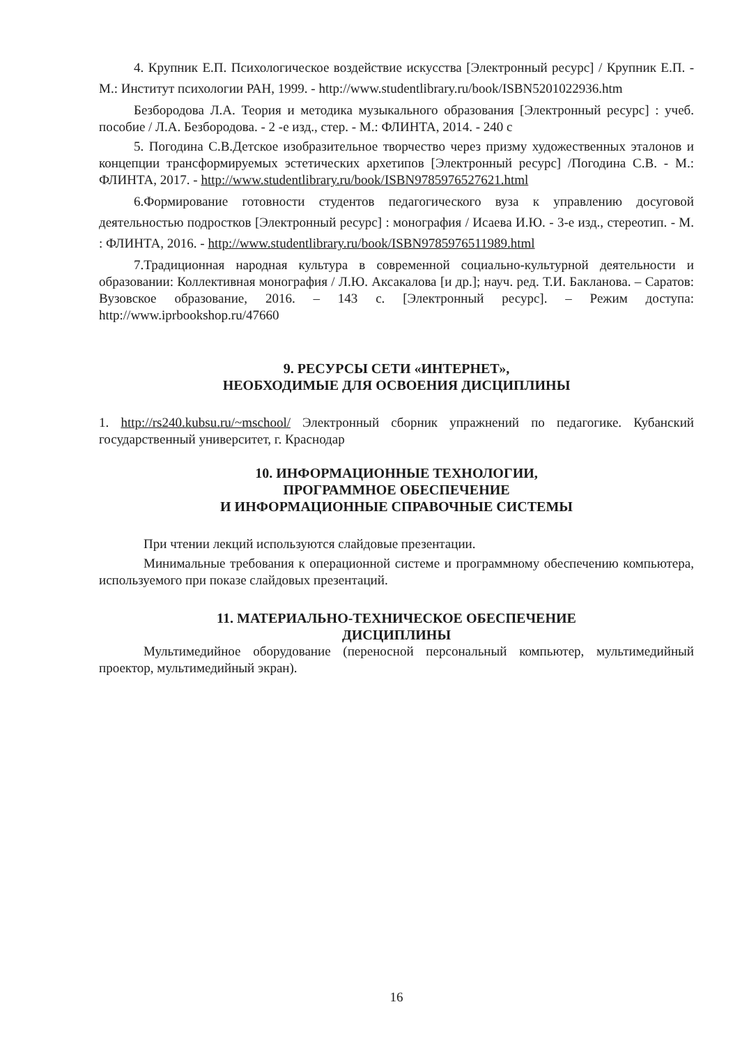4. Крупник Е.П. Психологическое воздействие искусства [Электронный ресурс] / Крупник Е.П. - М.: Институт психологии РАН, 1999. - http://www.studentlibrary.ru/book/ISBN5201022936.htm
Безбородова Л.А. Теория и методика музыкального образования [Электронный ресурс] : учеб. пособие / Л.А. Безбородова. - 2 -е изд., стер. - М.: ФЛИНТА, 2014. - 240 с
5. Погодина С.В.Детское изобразительное творчество через призму художественных эталонов и концепции трансформируемых эстетических архетипов [Электронный ресурс] /Погодина С.В. - М.: ФЛИНТА, 2017. - http://www.studentlibrary.ru/book/ISBN9785976527621.html
6.Формирование готовности студентов педагогического вуза к управлению досуговой деятельностью подростков [Электронный ресурс] : монография / Исаева И.Ю. - 3-е изд., стереотип. - М. : ФЛИНТА, 2016. - http://www.studentlibrary.ru/book/ISBN9785976511989.html
7.Традиционная народная культура в современной социально-культурной деятельности и образовании: Коллективная монография / Л.Ю. Аксакалова [и др.]; науч. ред. Т.И. Бакланова. – Саратов: Вузовское образование, 2016. – 143 с. [Электронный ресурс]. – Режим доступа: http://www.iprbookshop.ru/47660
9. РЕСУРСЫ СЕТИ «ИНТЕРНЕТ»,
НЕОБХОДИМЫЕ ДЛЯ ОСВОЕНИЯ ДИСЦИПЛИНЫ
1. http://rs240.kubsu.ru/~mschool/ Электронный сборник упражнений по педагогике. Кубанский государственный университет, г. Краснодар
10. ИНФОРМАЦИОННЫЕ ТЕХНОЛОГИИ,
ПРОГРАММНОЕ ОБЕСПЕЧЕНИЕ
И ИНФОРМАЦИОННЫЕ СПРАВОЧНЫЕ СИСТЕМЫ
При чтении лекций используются слайдовые презентации.
Минимальные требования к операционной системе и программному обеспечению компьютера, используемого при показе слайдовых презентаций.
11. МАТЕРИАЛЬНО-ТЕХНИЧЕСКОЕ ОБЕСПЕЧЕНИЕ
ДИСЦИПЛИНЫ
Мультимедийное оборудование (переносной персональный компьютер, мультимедийный проектор, мультимедийный экран).
16